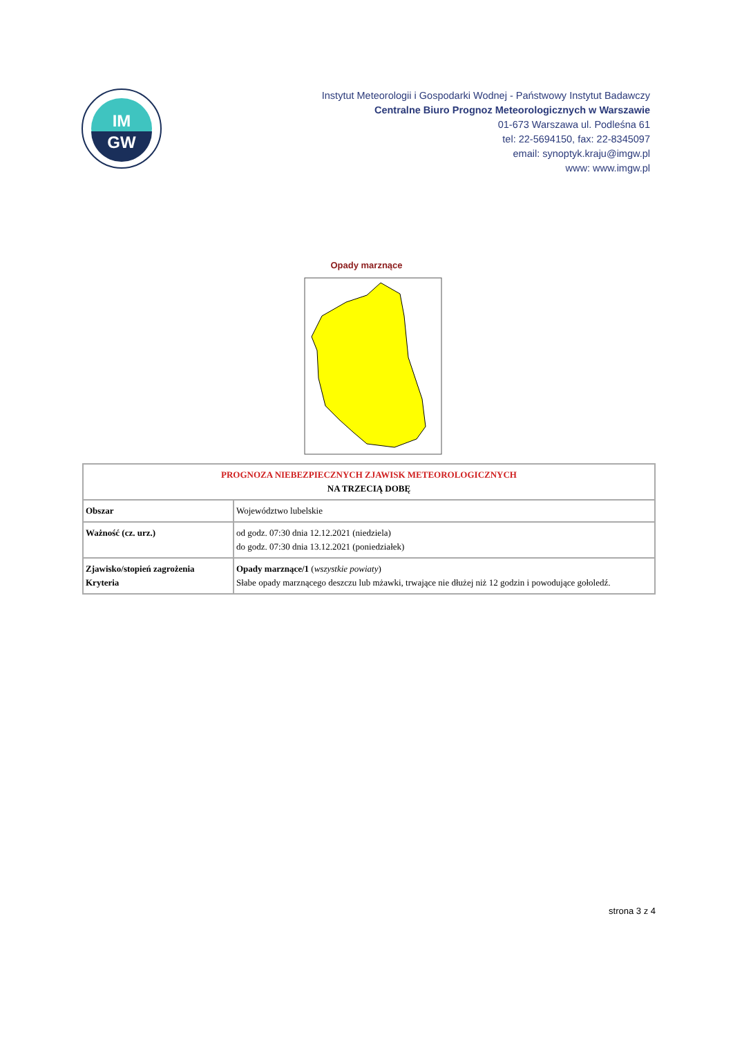IM
GW
Instytut Meteorologii i Gospodarki Wodnej - Państwowy Instytut Badawczy
Centralne Biuro Prognoz Meteorologicznych w Warszawie
01-673 Warszawa ul. Podleśna 61
tel: 22-5694150, fax: 22-8345097
email: synoptyk.kraju@imgw.pl
www: www.imgw.pl
Opady marznące
| PROGNOZA NIEBEZPIECZNYCH ZJAWISK METEOROLOGICZNYCH NA TRZECIĄ DOBĘ | |
| Obszar | Województwo lubelskie |
| Ważność (cz. urz.) | od godz. 07:30 dnia 12.12.2021 (niedziela) do godz. 07:30 dnia 13.12.2021 (poniedziałek) |
| Zjawisko/stopień zagrożenia Kryteria | Opady marznące/1 ( wszystkie powiaty ) Słabe opady marznącego deszczu lub mżawki, trwające nie dłużej niż 12 godzin i powodujące gołoledź. |
strona 3 z 4